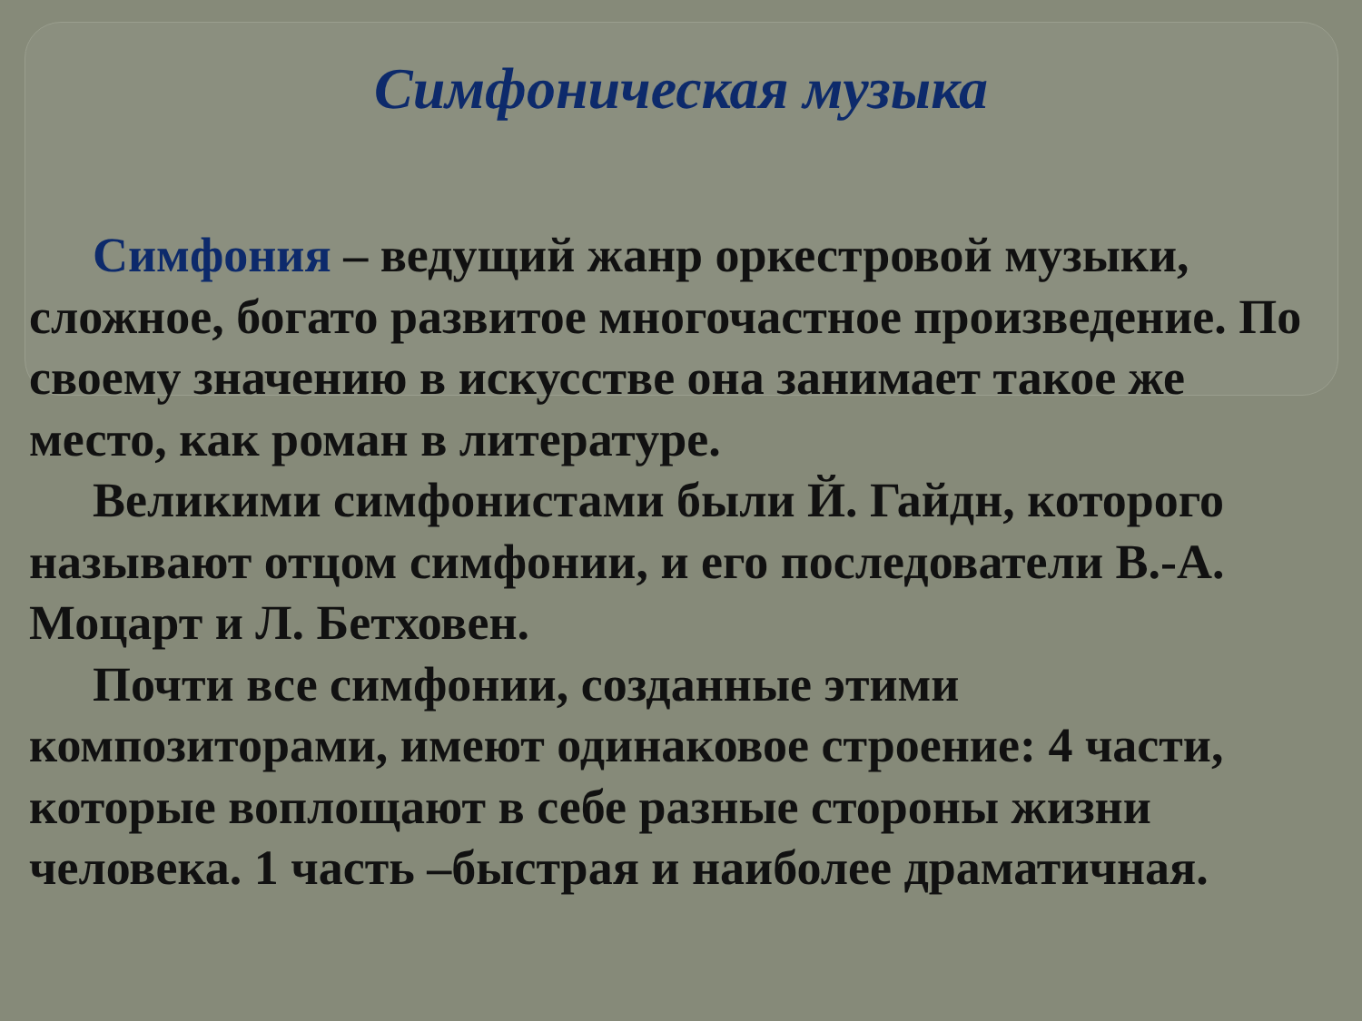Симфоническая музыка
Симфония – ведущий жанр оркестровой музыки, сложное, богато развитое многочастное произведение. По своему значению в искусстве она занимает такое же место, как роман в литературе.
Великими симфонистами были Й. Гайдн, которого называют отцом симфонии, и его последователи В.-А. Моцарт и Л. Бетховен.
Почти все симфонии, созданные этими композиторами, имеют одинаковое строение: 4 части, которые воплощают в себе разные стороны жизни человека. 1 часть –быстрая и наиболее драматичная.